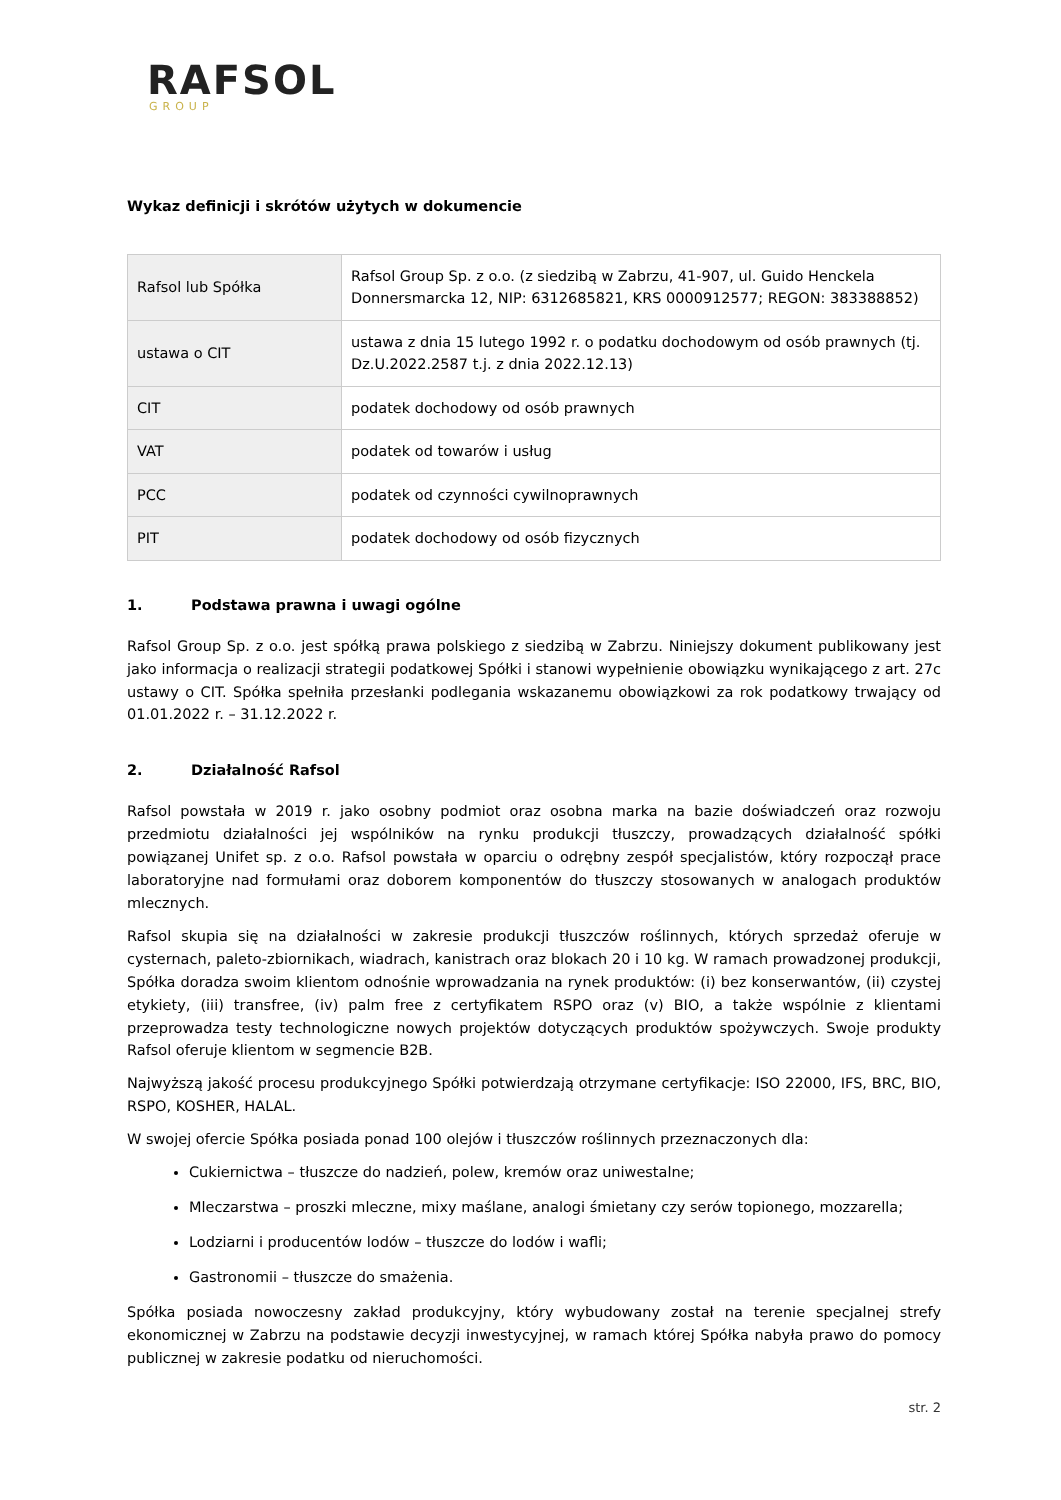RAFSOL
GROUP
Wykaz definicji i skrótów użytych w dokumencie
| Rafsol lub Spółka | Rafsol Group Sp. z o.o. (z siedzibą w Zabrzu, 41-907, ul. Guido Henckela Donnersmarcka 12, NIP: 6312685821, KRS 0000912577; REGON: 383388852) |
| ustawa o CIT | ustawa z dnia 15 lutego 1992 r. o podatku dochodowym od osób prawnych (tj. Dz.U.2022.2587 t.j. z dnia 2022.12.13) |
| CIT | podatek dochodowy od osób prawnych |
| VAT | podatek od towarów i usług |
| PCC | podatek od czynności cywilnoprawnych |
| PIT | podatek dochodowy od osób fizycznych |
1. Podstawa prawna i uwagi ogólne
Rafsol Group Sp. z o.o. jest spółką prawa polskiego z siedzibą w Zabrzu. Niniejszy dokument publikowany jest jako informacja o realizacji strategii podatkowej Spółki i stanowi wypełnienie obowiązku wynikającego z art. 27c ustawy o CIT. Spółka spełniła przesłanki podlegania wskazanemu obowiązkowi za rok podatkowy trwający od 01.01.2022 r. – 31.12.2022 r.
2. Działalność Rafsol
Rafsol powstała w 2019 r. jako osobny podmiot oraz osobna marka na bazie doświadczeń oraz rozwoju przedmiotu działalności jej wspólników na rynku produkcji tłuszczy, prowadzących działalność spółki powiązanej Unifet sp. z o.o. Rafsol powstała w oparciu o odrębny zespół specjalistów, który rozpoczął prace laboratoryjne nad formułami oraz doborem komponentów do tłuszczy stosowanych w analogach produktów mlecznych.
Rafsol skupia się na działalności w zakresie produkcji tłuszczów roślinnych, których sprzedaż oferuje w cysternach, paleto-zbiornikach, wiadrach, kanistrach oraz blokach 20 i 10 kg. W ramach prowadzonej produkcji, Spółka doradza swoim klientom odnośnie wprowadzania na rynek produktów: (i) bez konserwantów, (ii) czystej etykiety, (iii) transfree, (iv) palm free z certyfikatem RSPO oraz (v) BIO, a także wspólnie z klientami przeprowadza testy technologiczne nowych projektów dotyczących produktów spożywczych. Swoje produkty Rafsol oferuje klientom w segmencie B2B.
Najwyższą jakość procesu produkcyjnego Spółki potwierdzają otrzymane certyfikacje: ISO 22000, IFS, BRC, BIO, RSPO, KOSHER, HALAL.
W swojej ofercie Spółka posiada ponad 100 olejów i tłuszczów roślinnych przeznaczonych dla:
Cukiernictwa – tłuszcze do nadzień, polew, kremów oraz uniwestalne;
Mleczarstwa – proszki mleczne, mixy maślane, analogi śmietany czy serów topionego, mozzarella;
Lodziarni i producentów lodów – tłuszcze do lodów i wafli;
Gastronomii – tłuszcze do smażenia.
Spółka posiada nowoczesny zakład produkcyjny, który wybudowany został na terenie specjalnej strefy ekonomicznej w Zabrzu na podstawie decyzji inwestycyjnej, w ramach której Spółka nabyła prawo do pomocy publicznej w zakresie podatku od nieruchomości.
str. 2